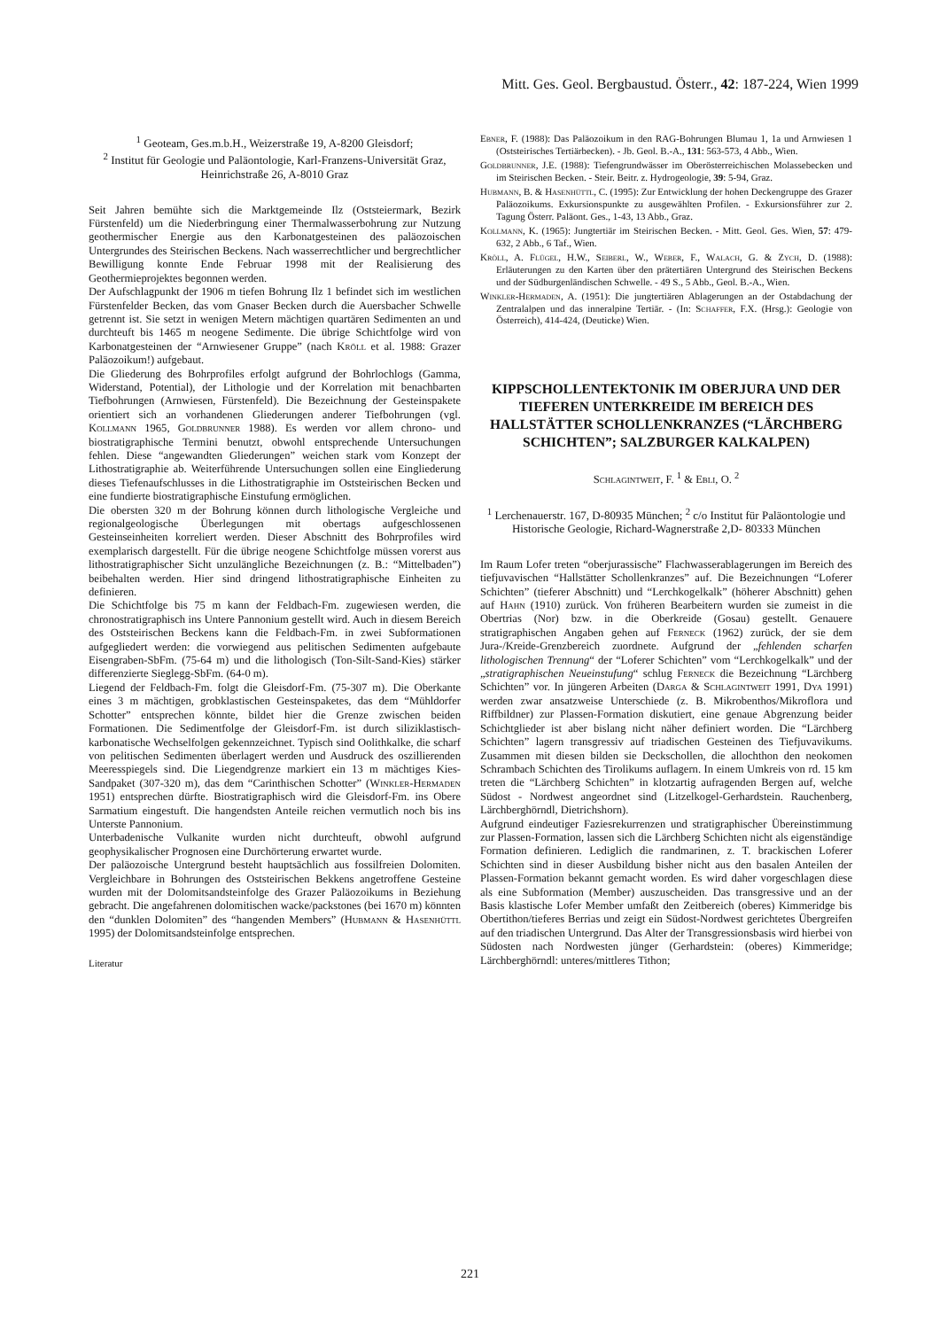Mitt. Ges. Geol. Bergbaustud. Österr., 42: 187-224, Wien 1999
<sup>1</sup> Geoteam, Ges.m.b.H., Weizerstraße 19, A-8200 Gleisdorf;
<sup>2</sup> Institut für Geologie und Paläontologie, Karl-Franzens-Universität Graz, Heinrichstraße 26, A-8010 Graz
Seit Jahren bemühte sich die Marktgemeinde Ilz (Oststeiermark, Bezirk Fürstenfeld) um die Niederbringung einer Thermalwasserbohrung zur Nutzung geothermischer Energie aus den Karbonatgesteinen des paläozoischen Untergrundes des Steirischen Beckens. Nach wasserrechtlicher und bergrechtlicher Bewilligung konnte Ende Februar 1998 mit der Realisierung des Geothermieprojektes begonnen werden.
Der Aufschlagpunkt der 1906 m tiefen Bohrung Ilz 1 befindet sich im westlichen Fürstenfelder Becken, das vom Gnaser Becken durch die Auersbacher Schwelle getrennt ist. Sie setzt in wenigen Metern mächtigen quartären Sedimenten an und durchteuft bis 1465 m neogene Sedimente. Die übrige Schichtfolge wird von Karbonatgesteinen der “Arnwiesener Gruppe” (nach Kröll et al. 1988: Grazer Paläozoikum!) aufgebaut.
Die Gliederung des Bohrprofiles erfolgt aufgrund der Bohrlochlogs (Gamma, Widerstand, Potential), der Lithologie und der Korrelation mit benachbarten Tiefbohrungen (Arnwiesen, Fürstenfeld). Die Bezeichnung der Gesteinspakete orientiert sich an vorhandenen Gliederungen anderer Tiefbohrungen (vgl. Kollmann 1965, Goldbrunner 1988). Es werden vor allem chrono- und biostratigraphische Termini benutzt, obwohl entsprechende Untersuchungen fehlen. Diese “angewandten Gliederungen” weichen stark vom Konzept der Lithostratigraphie ab. Weiterführende Untersuchungen sollen eine Eingliederung dieses Tiefenaufschlusses in die Lithostratigraphie im Oststeirischen Becken und eine fundierte biostratigraphische Einstufung ermöglichen.
Die obersten 320 m der Bohrung können durch lithologische Vergleiche und regionalgeologische Überlegungen mit obertags aufgeschlossenen Gesteinseinheiten korreliert werden. Dieser Abschnitt des Bohrprofiles wird exemplarisch dargestellt. Für die übrige neogene Schichtfolge müssen vorerst aus lithostratigraphischer Sicht unzulängliche Bezeichnungen (z. B.: “Mittelbaden”) beibehalten werden. Hier sind dringend lithostratigraphische Einheiten zu definieren.
Die Schichtfolge bis 75 m kann der Feldbach-Fm. zugewiesen werden, die chronostratigraphisch ins Untere Pannonium gestellt wird. Auch in diesem Bereich des Oststeirischen Beckens kann die Feldbach-Fm. in zwei Subformationen aufgegliedert werden: die vorwiegend aus pelitischen Sedimenten aufgebaute Eisengraben-SbFm. (75-64 m) und die lithologisch (Ton-Silt-Sand-Kies) stärker differenzierte Sieglegg-SbFm. (64-0 m).
Liegend der Feldbach-Fm. folgt die Gleisdorf-Fm. (75-307 m). Die Oberkante eines 3 m mächtigen, grobklastischen Gesteinspaketes, das dem “Mühldorfer Schotter” entsprechen könnte, bildet hier die Grenze zwischen beiden Formationen. Die Sedimentfolge der Gleisdorf-Fm. ist durch siliziklastisch-karbonatische Wechselfolgen gekennzeichnet. Typisch sind Oolithkalke, die scharf von pelitischen Sedimenten überlagert werden und Ausdruck des oszillierenden Meeresspiegels sind. Die Liegendgrenze markiert ein 13 m mächtiges Kies-Sandpaket (307-320 m), das dem “Carinthischen Schotter” (Winkler-Hermaden 1951) entsprechen dürfte. Biostratigraphisch wird die Gleisdorf-Fm. ins Obere Sarmatium eingestuft. Die hangendsten Anteile reichen vermutlich noch bis ins Unterste Pannonium.
Unterbadenische Vulkanite wurden nicht durchteuft, obwohl aufgrund geophysikalischer Prognosen eine Durchörterung erwartet wurde.
Der paläozoische Untergrund besteht hauptsächlich aus fossilfreien Dolomiten. Vergleichbare in Bohrungen des Oststeirischen Bekkens angetroffene Gesteine wurden mit der Dolomitsandsteinfolge des Grazer Paläozoikums in Beziehung gebracht. Die angefahrenen dolomitischen wacke/packstones (bei 1670 m) könnten den “dunklen Dolomiten” des “hangenden Members” (Hubmann & Hasenhüttl 1995) der Dolomitsandsteinfolge entsprechen.
Literatur
Ebner, F. (1988): Das Paläozoikum in den RAG-Bohrungen Blumau 1, 1a und Arnwiesen 1 (Oststeirisches Tertiärbecken). - Jb. Geol. B.-A., 131: 563-573, 4 Abb., Wien.
Goldbrunner, J.E. (1988): Tiefengrundwässer im Oberösterreichischen Molassebecken und im Steirischen Becken. - Steir. Beitr. z. Hydrogeologie, 39: 5-94, Graz.
Hubmann, B. & Hasenhüttl, C. (1995): Zur Entwicklung der hohen Deckengruppe des Grazer Paläozoikums. Exkursionspunkte zu ausgewählten Profilen. - Exkursionsführer zur 2. Tagung Österr. Paläont. Ges., 1-43, 13 Abb., Graz.
Kollmann, K. (1965): Jungtertiär im Steirischen Becken. - Mitt. Geol. Ges. Wien, 57: 479-632, 2 Abb., 6 Taf., Wien.
Kröll, A. Flügel, H.W., Seiberl, W., Weber, F., Walach, G. & Zych, D. (1988): Erläuterungen zu den Karten über den prätertiären Untergrund des Steirischen Beckens und der Südburgenländischen Schwelle. - 49 S., 5 Abb., Geol. B.-A., Wien.
Winkler-Hermaden, A. (1951): Die jungtertiären Ablagerungen an der Ostabdachung der Zentralalpen und das inneralpine Tertiär. - (In: Schaffer, F.X. (Hrsg.): Geologie von Österreich), 414-424, (Deuticke) Wien.
KIPPSCHOLLENTEKTONIK IM OBERJURA UND DER TIEFEREN UNTERKREIDE IM BEREICH DES HALLSTÄTTER SCHOLLENKRANZES (“LÄRCHBERG SCHICHTEN”; SALZBURGER KALKALPEN)
Schlagintweit, F. <sup>1</sup> & Ebli, O. <sup>2</sup>
<sup>1</sup> Lerchenauerstr. 167, D-80935 München; <sup>2</sup> c/o Institut für Paläontologie und Historische Geologie, Richard-Wagnerstraße 2,D- 80333 München
Im Raum Lofer treten “oberjurassische” Flachwasserablagerungen im Bereich des tiefjuvavischen “Hallstätter Schollenkranzes” auf. Die Bezeichnungen “Loferer Schichten” (tieferer Abschnitt) und “Lerchkogelkalk” (höherer Abschnitt) gehen auf Hahn (1910) zurück. Von früheren Bearbeitern wurden sie zumeist in die Obertrias (Nor) bzw. in die Oberkreide (Gosau) gestellt. Genauere stratigraphischen Angaben gehen auf Ferneck (1962) zurück, der sie dem Jura-/Kreide-Grenzbereich zuordnete. Aufgrund der „fehlenden scharfen lithologischen Trennung“ der “Loferer Schichten” vom “Lerchkogelkalk” und der „stratigraphischen Neueinstufung“ schlug Ferneck die Bezeichnung “Lärchberg Schichten” vor. In jüngeren Arbeiten (Darga & Schlagintweit 1991, Dya 1991) werden zwar ansatzweise Unterschiede (z. B. Mikrobenthos/Mikroflora und Riffbildner) zur Plassen-Formation diskutiert, eine genaue Abgrenzung beider Schichtglieder ist aber bislang nicht näher definiert worden. Die “Lärchberg Schichten” lagern transgressiv auf triadischen Gesteinen des Tiefjuvavikums. Zusammen mit diesen bilden sie Deckschollen, die allochthon den neokomen Schrambach Schichten des Tirolikums auflagern. In einem Umkreis von rd. 15 km treten die “Lärchberg Schichten” in klotzartig aufragenden Bergen auf, welche Südost - Nordwest angeordnet sind (Litzelkogel-Gerhardstein. Rauchenberg, Lärchberghörndl, Dietrichshorn).
Aufgrund eindeutiger Faziesrekurrenzen und stratigraphischer Übereinstimmung zur Plassen-Formation, lassen sich die Lärchberg Schichten nicht als eigenständige Formation definieren. Lediglich die randmarinen, z. T. brackischen Loferer Schichten sind in dieser Ausbildung bisher nicht aus den basalen Anteilen der Plassen-Formation bekannt gemacht worden. Es wird daher vorgeschlagen diese als eine Subformation (Member) auszuscheiden. Das transgressive und an der Basis klastische Lofer Member umfaßt den Zeitbereich (oberes) Kimmeridge bis Obertithon/tieferes Berrias und zeigt ein Südost-Nordwest gerichtetes Übergreifen auf den triadischen Untergrund. Das Alter der Transgressionsbasis wird hierbei von Südosten nach Nordwesten jünger (Gerhardstein: (oberes) Kimmeridge; Lärchberghörndl: unteres/mittleres Tithon;
221